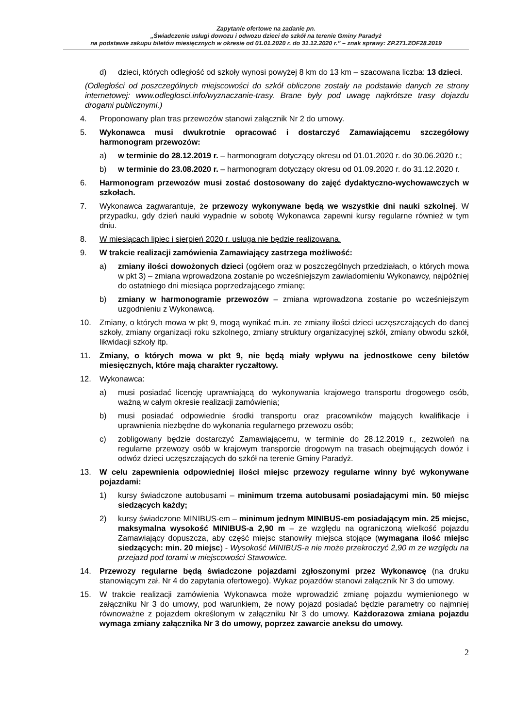Zapytanie ofertowe na zadanie pn.
„Świadczenie usługi dowozu i odwozu dzieci do szkół na terenie Gminy Paradyż
na podstawie zakupu biletów miesięcznych w okresie od 01.01.2020 r. do 31.12.2020 r.” – znak sprawy: ZP.271.ZOF28.2019
d) dzieci, których odległość od szkoły wynosi powyżej 8 km do 13 km – szacowana liczba: 13 dzieci.
(Odległości od poszczególnych miejscowości do szkół obliczone zostały na podstawie danych ze strony internetowej: www.odleglosci.info/wyznaczanie-trasy. Brane były pod uwagę najkrótsze trasy dojazdu drogami publicznymi.)
4. Proponowany plan tras przewozów stanowi załącznik Nr 2 do umowy.
5. Wykonawca musi dwukrotnie opracować i dostarczyć Zamawiającemu szczegółowy harmonogram przewozów:
a) w terminie do 28.12.2019 r. – harmonogram dotyczący okresu od 01.01.2020 r. do 30.06.2020 r.;
b) w terminie do 23.08.2020 r. – harmonogram dotyczący okresu od 01.09.2020 r. do 31.12.2020 r.
6. Harmonogram przewozów musi zostać dostosowany do zajęć dydaktyczno-wychowawczych w szkołach.
7. Wykonawca zagwarantuje, że przewozy wykonywane będą we wszystkie dni nauki szkolnej. W przypadku, gdy dzień nauki wypadnie w sobotę Wykonawca zapewni kursy regularne również w tym dniu.
8. W miesiącach lipiec i sierpień 2020 r. usługa nie będzie realizowana.
9. W trakcie realizacji zamówienia Zamawiający zastrzega możliwość:
a) zmiany ilości dowożonych dzieci (ogółem oraz w poszczególnych przedziałach, o których mowa w pkt 3) – zmiana wprowadzona zostanie po wcześniejszym zawiadomieniu Wykonawcy, najpóźniej do ostatniego dni miesiąca poprzedzającego zmianę;
b) zmiany w harmonogramie przewozów – zmiana wprowadzona zostanie po wcześniejszym uzgodnieniu z Wykonawcą.
10. Zmiany, o których mowa w pkt 9, mogą wynikać m.in. ze zmiany ilości dzieci uczęszczających do danej szkoły, zmiany organizacji roku szkolnego, zmiany struktury organizacyjnej szkół, zmiany obwodu szkół, likwidacji szkoły itp.
11. Zmiany, o których mowa w pkt 9, nie będą miały wpływu na jednostkowe ceny biletów miesięcznych, które mają charakter ryczałtowy.
12. Wykonawca:
a) musi posiadać licencję uprawniającą do wykonywania krajowego transportu drogowego osób, ważną w całym okresie realizacji zamówienia;
b) musi posiadać odpowiednie środki transportu oraz pracowników mających kwalifikacje i uprawnienia niezbędne do wykonania regularnego przewozu osób;
c) zobligowany będzie dostarczyć Zamawiającemu, w terminie do 28.12.2019 r., zezwoleń na regularne przewozy osób w krajowym transporcie drogowym na trasach obejmujących dowóz i odwóz dzieci uczęszczających do szkół na terenie Gminy Paradyż.
13. W celu zapewnienia odpowiedniej ilości miejsc przewozy regularne winny być wykonywane pojazdami:
1) kursy świadczone autobusami – minimum trzema autobusami posiadającymi min. 50 miejsc siedzących każdy;
2) kursy świadczone MINIBUS-em – minimum jednym MINIBUS-em posiadającym min. 25 miejsc, maksymalna wysokość MINIBUS-a 2,90 m – ze względu na ograniczoną wielkość pojazdu Zamawiający dopuszcza, aby część miejsc stanowiły miejsca stojące (wymagana ilość miejsc siedzących: min. 20 miejsc) - Wysokość MINIBUS-a nie może przekroczyć 2,90 m ze względu na przejazd pod torami w miejscowości Stawowice.
14. Przewozy regularne będą świadczone pojazdami zgłoszonymi przez Wykonawcę (na druku stanowiącym zał. Nr 4 do zapytania ofertowego). Wykaz pojazdów stanowi załącznik Nr 3 do umowy.
15. W trakcie realizacji zamówienia Wykonawca może wprowadzić zmianę pojazdu wymienionego w załączniku Nr 3 do umowy, pod warunkiem, że nowy pojazd posiadać będzie parametry co najmniej równoważne z pojazdem określonym w załączniku Nr 3 do umowy. Każdorazowa zmiana pojazdu wymaga zmiany załącznika Nr 3 do umowy, poprzez zawarcie aneksu do umowy.
2